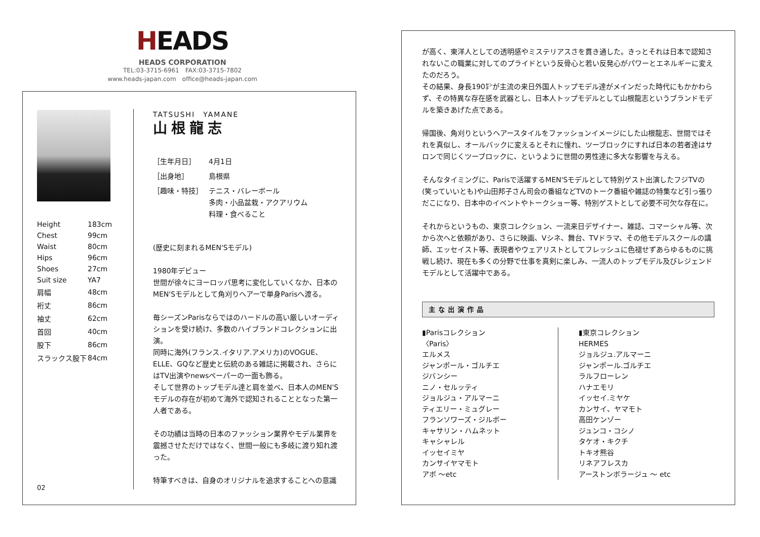HEADS
HEADS CORPORATION
TEL:03-3715-6961　FAX:03-3715-7802
www.heads-japan.com　office@heads-japan.com
| Height | 183cm |
| Chest | 99cm |
| Waist | 80cm |
| Hips | 96cm |
| Shoes | 27cm |
| Suit size | YA7 |
| 肩幅 | 48cm |
| 裄丈 | 86cm |
| 袖丈 | 62cm |
| 首回 | 40cm |
| 股下 | 86cm |
| スラックス股下 | 84cm |
02
TATSUSHI　YAMANE
山根龍志
| ［生年月日］ | 4月1日 |
| ［出身地］ | 島根県 |
| ［趣味・特技］ | テニス・バレーボール 多肉・小品盆栽・アクアリウム 料理・食べること |
(歴史に刻まれるMEN'Sモデル)
1980年デビュー
世間が徐々にヨーロッパ思考に変化していくなか、日本のMEN'Sモデルとして角刈りヘアーで単身Parisへ渡る。
毎シーズンParisならではのハードルの高い厳しいオーディションを受け続け、多数のハイブランドコレクションに出演。
同時に海外(フランス.イタリア.アメリカ)のVOGUE、ELLE、GQなど歴史と伝統のある雑誌に掲載され、さらにはTV出演やnewsペーパーの一面も飾る。
そして世界のトップモデル達と肩を並べ、日本人のMEN'Sモデルの存在が初めて海外で認知されることとなった第一人者である。
その功績は当時の日本のファッション業界やモデル業界を震撼させただけではなく、世間一般にも多岐に渡り知れ渡った。
特筆すべきは、自身のオリジナルを追求することへの意識
が高く、東洋人としての透明感やミステリアスさを貫き通した。きっとそれは日本で認知されないこの職業に対してのプライドという反骨心と若い反発心がパワーとエネルギーに変えたのだろう。
その結果、身長190㌢が主流の来日外国人トップモデル達がメインだった時代にもかかわらず、その特異な存在感を武器とし、日本人トップモデルとして山根龍志というブランドモデルを築きあげた点である。
帰国後、角刈りというヘアースタイルをファッションイメージにした山根龍志、世間ではそれを真似し、オールバックに変えるとそれに憧れ、ツーブロックにすれば日本の若者達はサロンで同じくツーブロックに、というように世間の男性達に多大な影響を与える。
そんなタイミングに、Parisで活躍するMEN'Sモデルとして特別ゲスト出演したフジTVの(笑っていいとも)や山田邦子さん司会の番組などTVのトーク番組や雑誌の特集など引っ張りだこになり、日本中のイベントやトークショー等、特別ゲストとして必要不可欠な存在に。
それからというもの、東京コレクション、一流来日デザイナー、雑誌、コマーシャル等、次から次へと依頼があり、さらに映画、Vシネ、舞台、TVドラマ、その他モデルスクールの講師、エッセイスト等、表現者やウェアリストとしてフレッシュに色褪せずあらゆるものに挑戦し続け、現在も多くの分野で仕事を真剣に楽しみ、一流人のトップモデル及びレジェンドモデルとして活躍中である。
主な出演作品
▮Parisコレクション
〈Paris〉
エルメス
ジャンポール・ゴルチエ
ジバンシー
ニノ・セルッティ
ジョルジュ・アルマーニ
ティエリー・ミュグレー
フランソワーズ・ジルボー
キャサリン・ハムネット
キャシャレル
イッセイミヤ
カンサイヤマモト
アボ 〜etc
▮東京コレクション
HERMES
ジョルジュ.アルマーニ
ジャンポール.ゴルチエ
ラルフローレン
ハナエモリ
イッセイ.ミヤケ
カンサイ、ヤマモト
高田ケンゾー
ジュンコ・コシノ
タケオ・キクチ
トキオ熊谷
リネアフレスカ
アーストンボラージュ 〜 etc